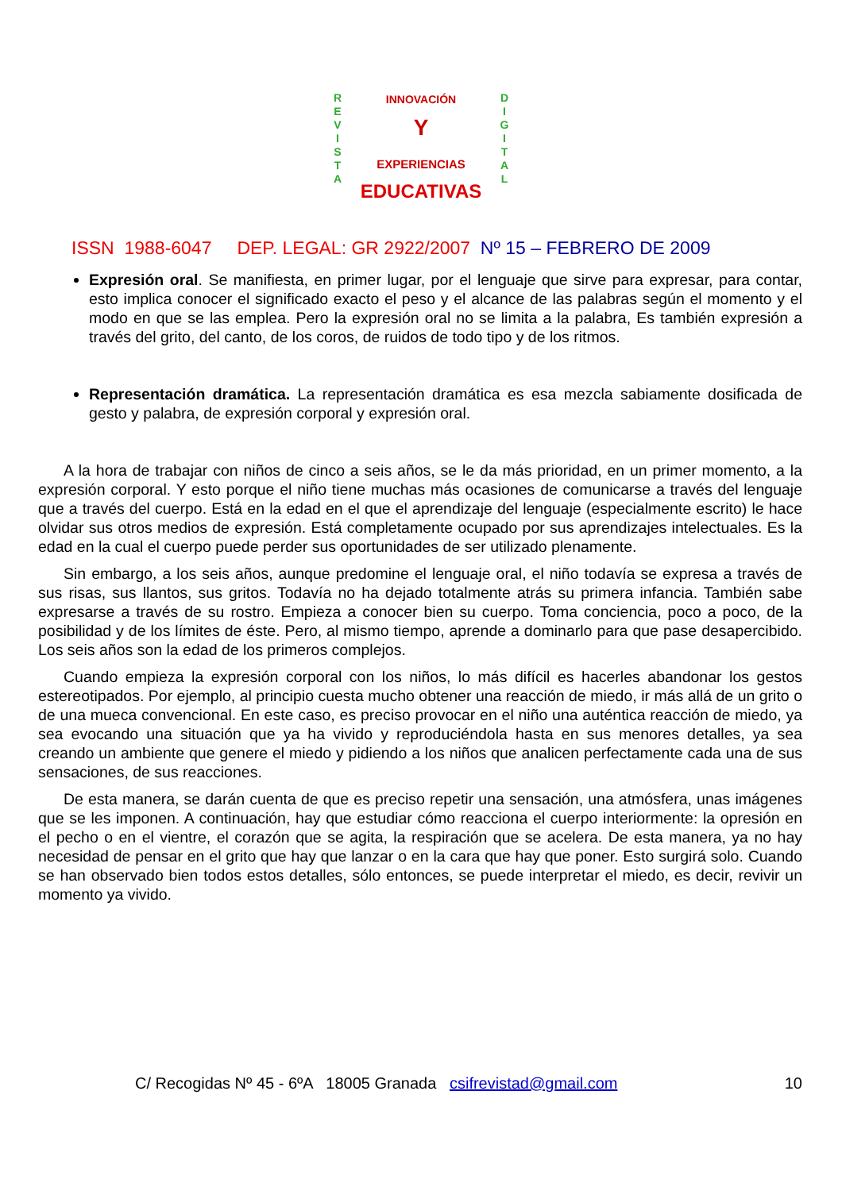R
E
V
I
S
T
A
D
I
G
I
T
A
L
INNOVACIÓN
Y
EXPERIENCIAS
EDUCATIVAS
ISSN 1988-6047 DEP. LEGAL: GR 2922/2007 Nº 15 – FEBRERO DE 2009
Expresión oral. Se manifiesta, en primer lugar, por el lenguaje que sirve para expresar, para contar, esto implica conocer el significado exacto el peso y el alcance de las palabras según el momento y el modo en que se las emplea. Pero la expresión oral no se limita a la palabra, Es también expresión a través del grito, del canto, de los coros, de ruidos de todo tipo y de los ritmos.
Representación dramática. La representación dramática es esa mezcla sabiamente dosificada de gesto y palabra, de expresión corporal y expresión oral.
A la hora de trabajar con niños de cinco a seis años, se le da más prioridad, en un primer momento, a la expresión corporal. Y esto porque el niño tiene muchas más ocasiones de comunicarse a través del lenguaje que a través del cuerpo. Está en la edad en el que el aprendizaje del lenguaje (especialmente escrito) le hace olvidar sus otros medios de expresión. Está completamente ocupado por sus aprendizajes intelectuales. Es la edad en la cual el cuerpo puede perder sus oportunidades de ser utilizado plenamente.
Sin embargo, a los seis años, aunque predomine el lenguaje oral, el niño todavía se expresa a través de sus risas, sus llantos, sus gritos. Todavía no ha dejado totalmente atrás su primera infancia. También sabe expresarse a través de su rostro. Empieza a conocer bien su cuerpo. Toma conciencia, poco a poco, de la posibilidad y de los límites de éste. Pero, al mismo tiempo, aprende a dominarlo para que pase desapercibido. Los seis años son la edad de los primeros complejos.
Cuando empieza la expresión corporal con los niños, lo más difícil es hacerles abandonar los gestos estereotipados. Por ejemplo, al principio cuesta mucho obtener una reacción de miedo, ir más allá de un grito o de una mueca convencional. En este caso, es preciso provocar en el niño una auténtica reacción de miedo, ya sea evocando una situación que ya ha vivido y reproduciéndola hasta en sus menores detalles, ya sea creando un ambiente que genere el miedo y pidiendo a los niños que analicen perfectamente cada una de sus sensaciones, de sus reacciones.
De esta manera, se darán cuenta de que es preciso repetir una sensación, una atmósfera, unas imágenes que se les imponen. A continuación, hay que estudiar cómo reacciona el cuerpo interiormente: la opresión en el pecho o en el vientre, el corazón que se agita, la respiración que se acelera. De esta manera, ya no hay necesidad de pensar en el grito que hay que lanzar o en la cara que hay que poner. Esto surgirá solo. Cuando se han observado bien todos estos detalles, sólo entonces, se puede interpretar el miedo, es decir, revivir un momento ya vivido.
C/ Recogidas Nº 45 - 6ºA 18005 Granada csifrevistad@gmail.com 10